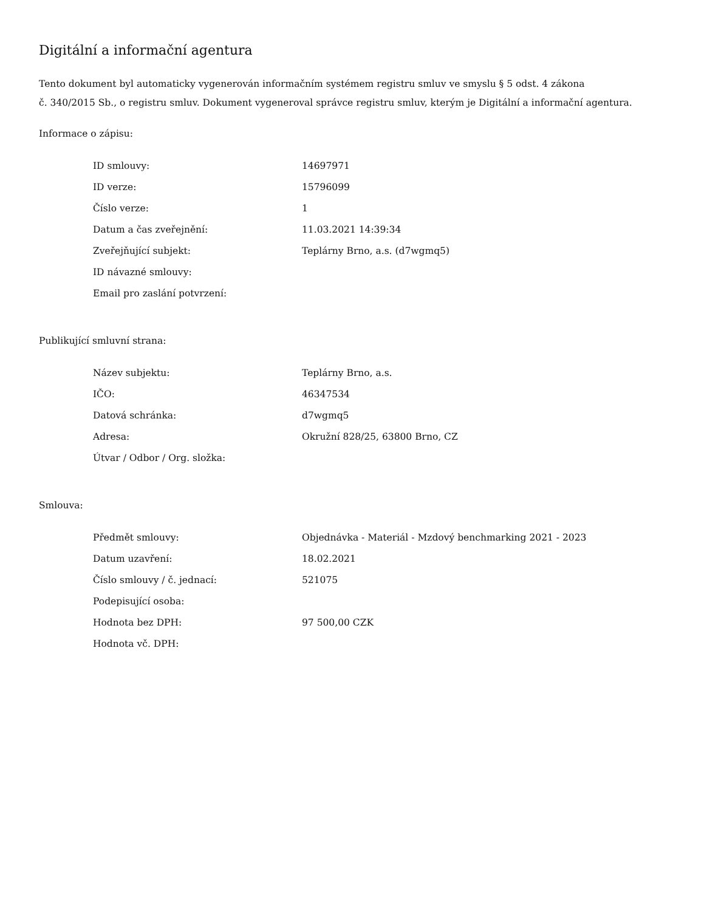Digitální a informační agentura
Tento dokument byl automaticky vygenerován informačním systémem registru smluv ve smyslu § 5 odst. 4 zákona
č. 340/2015 Sb., o registru smluv. Dokument vygeneroval správce registru smluv, kterým je Digitální a informační agentura.
Informace o zápisu:
| ID smlouvy: | 14697971 |
| ID verze: | 15796099 |
| Číslo verze: | 1 |
| Datum a čas zveřejnění: | 11.03.2021 14:39:34 |
| Zveřejňující subjekt: | Teplárny Brno, a.s. (d7wgmq5) |
| ID návazné smlouvy: | |
| Email pro zaslání potvrzení: | |
Publikující smluvní strana:
| Název subjektu: | Teplárny Brno, a.s. |
| IČO: | 46347534 |
| Datová schránka: | d7wgmq5 |
| Adresa: | Okružní 828/25, 63800 Brno, CZ |
| Útvar / Odbor / Org. složka: | |
Smlouva:
| Předmět smlouvy: | Objednávka - Materiál - Mzdový benchmarking 2021 - 2023 |
| Datum uzavření: | 18.02.2021 |
| Číslo smlouvy / č. jednací: | 521075 |
| Podepisující osoba: | |
| Hodnota bez DPH: | 97 500,00 CZK |
| Hodnota vč. DPH: | |